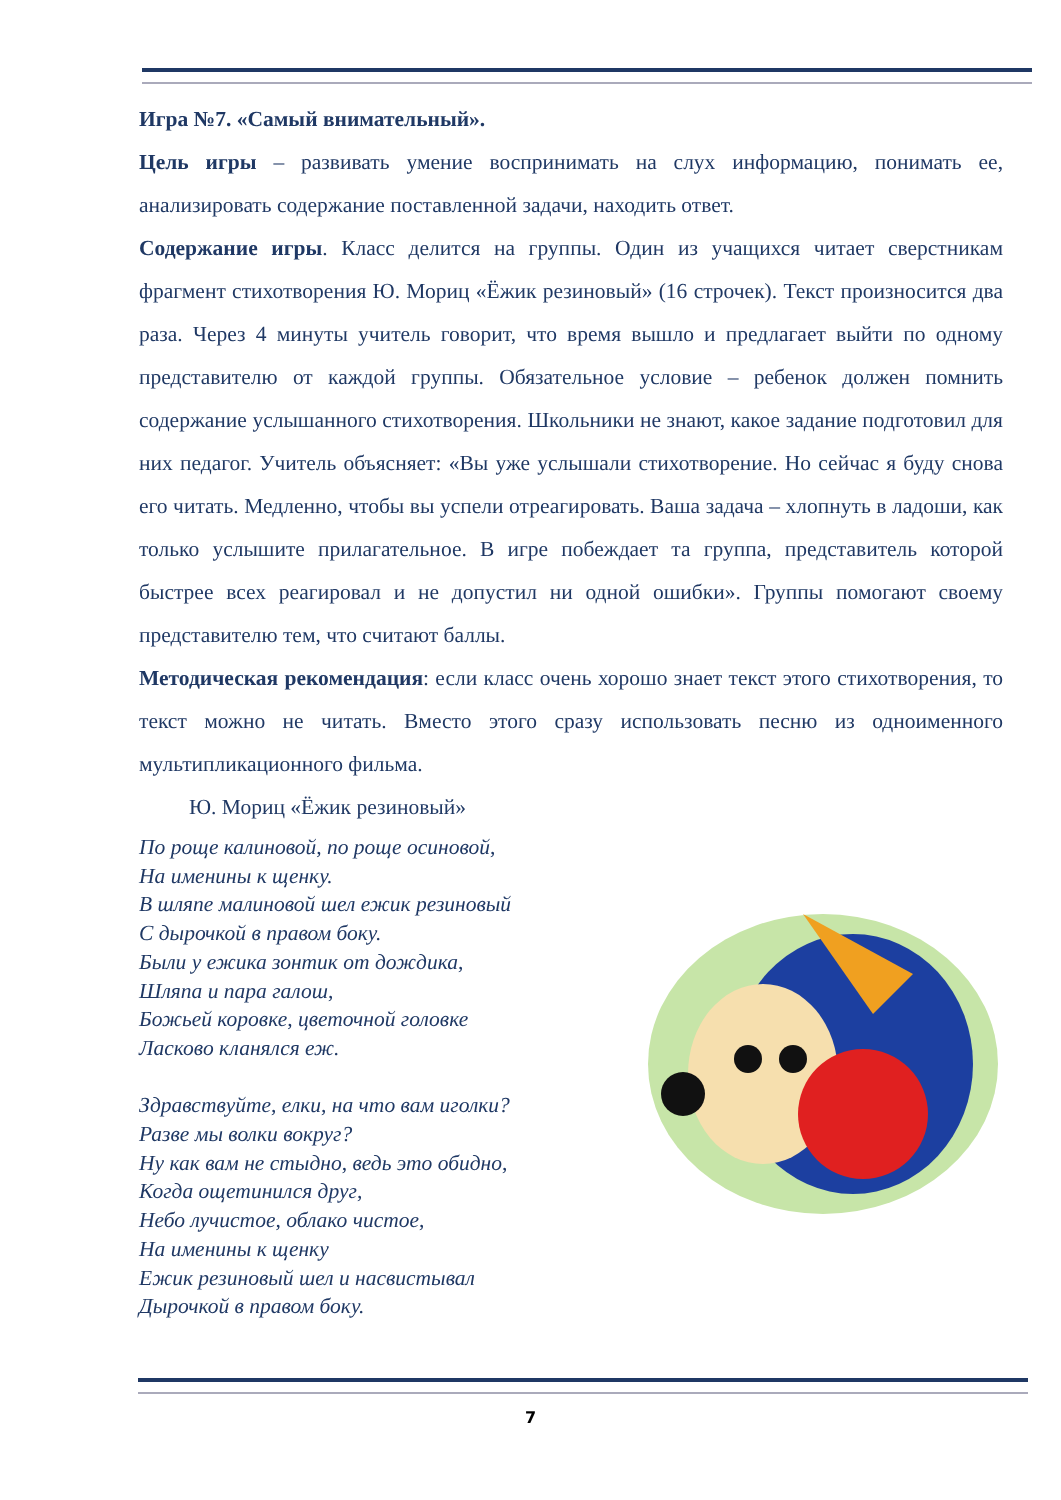Игра №7. «Самый внимательный».
Цель игры – развивать умение воспринимать на слух информацию, понимать ее, анализировать содержание поставленной задачи, находить ответ.
Содержание игры. Класс делится на группы. Один из учащихся читает сверстникам фрагмент стихотворения Ю. Мориц «Ёжик резиновый» (16 строчек). Текст произносится два раза. Через 4 минуты учитель говорит, что время вышло и предлагает выйти по одному представителю от каждой группы. Обязательное условие – ребенок должен помнить содержание услышанного стихотворения. Школьники не знают, какое задание подготовил для них педагог. Учитель объясняет: «Вы уже услышали стихотворение. Но сейчас я буду снова его читать. Медленно, чтобы вы успели отреагировать. Ваша задача – хлопнуть в ладоши, как только услышите прилагательное. В игре побеждает та группа, представитель которой быстрее всех реагировал и не допустил ни одной ошибки». Группы помогают своему представителю тем, что считают баллы.
Методическая рекомендация: если класс очень хорошо знает текст этого стихотворения, то текст можно не читать. Вместо этого сразу использовать песню из одноименного мультипликационного фильма.
Ю. Мориц «Ёжик резиновый»
По роще калиновой, по роще осиновой,
На именины к щенку.
В шляпе малиновой шел ежик резиновый
С дырочкой в правом боку.
Были у ежика зонтик от дождика,
Шляпа и пара галош,
Божьей коровке, цветочной головке
Ласково кланялся еж.
Здравствуйте, елки, на что вам иголки?
Разве мы волки вокруг?
Ну как вам не стыдно, ведь это обидно,
Когда ощетинился друг,
Небо лучистое, облако чистое,
На именины к щенку
Ежик резиновый шел и насвистывал
Дырочкой в правом боку.
7